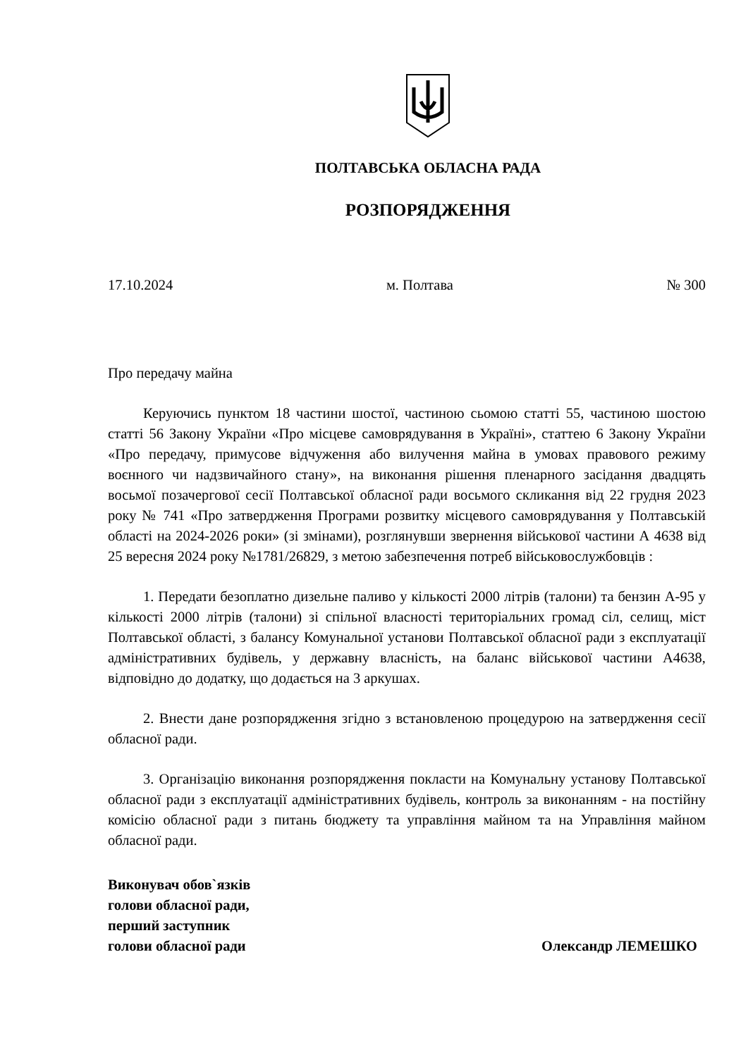ПОЛТАВСЬКА ОБЛАСНА РАДА
РОЗПОРЯДЖЕННЯ
17.10.2024 м. Полтава № 300
Про передачу майна
Керуючись пунктом 18 частини шостої, частиною сьомою статті 55, частиною шостою статті 56 Закону України «Про місцеве самоврядування в Україні», статтею 6 Закону України «Про передачу, примусове відчуження або вилучення майна в умовах правового режиму воєнного чи надзвичайного стану», на виконання рішення пленарного засідання двадцять восьмої позачергової сесії Полтавської обласної ради восьмого скликання від 22 грудня 2023 року № 741 «Про затвердження Програми розвитку місцевого самоврядування у Полтавській області на 2024-2026 роки» (зі змінами), розглянувши звернення військової частини А 4638 від 25 вересня 2024 року №1781/26829, з метою забезпечення потреб військовослужбовців :
1. Передати безоплатно дизельне паливо у кількості 2000 літрів (талони) та бензин А-95 у кількості 2000 літрів (талони) зі спільної власності територіальних громад сіл, селищ, міст Полтавської області, з балансу Комунальної установи Полтавської обласної ради з експлуатації адміністративних будівель, у державну власність, на баланс військової частини А4638, відповідно до додатку, що додається на 3 аркушах.
2. Внести дане розпорядження згідно з встановленою процедурою на затвердження сесії обласної ради.
3. Організацію виконання розпорядження покласти на Комунальну установу Полтавської обласної ради з експлуатації адміністративних будівель, контроль за виконанням - на постійну комісію обласної ради з питань бюджету та управління майном та на Управління майном обласної ради.
Виконувач обов`язків
голови обласної ради,
перший заступник
голови обласної ради
Олександр ЛЕМЕШКО